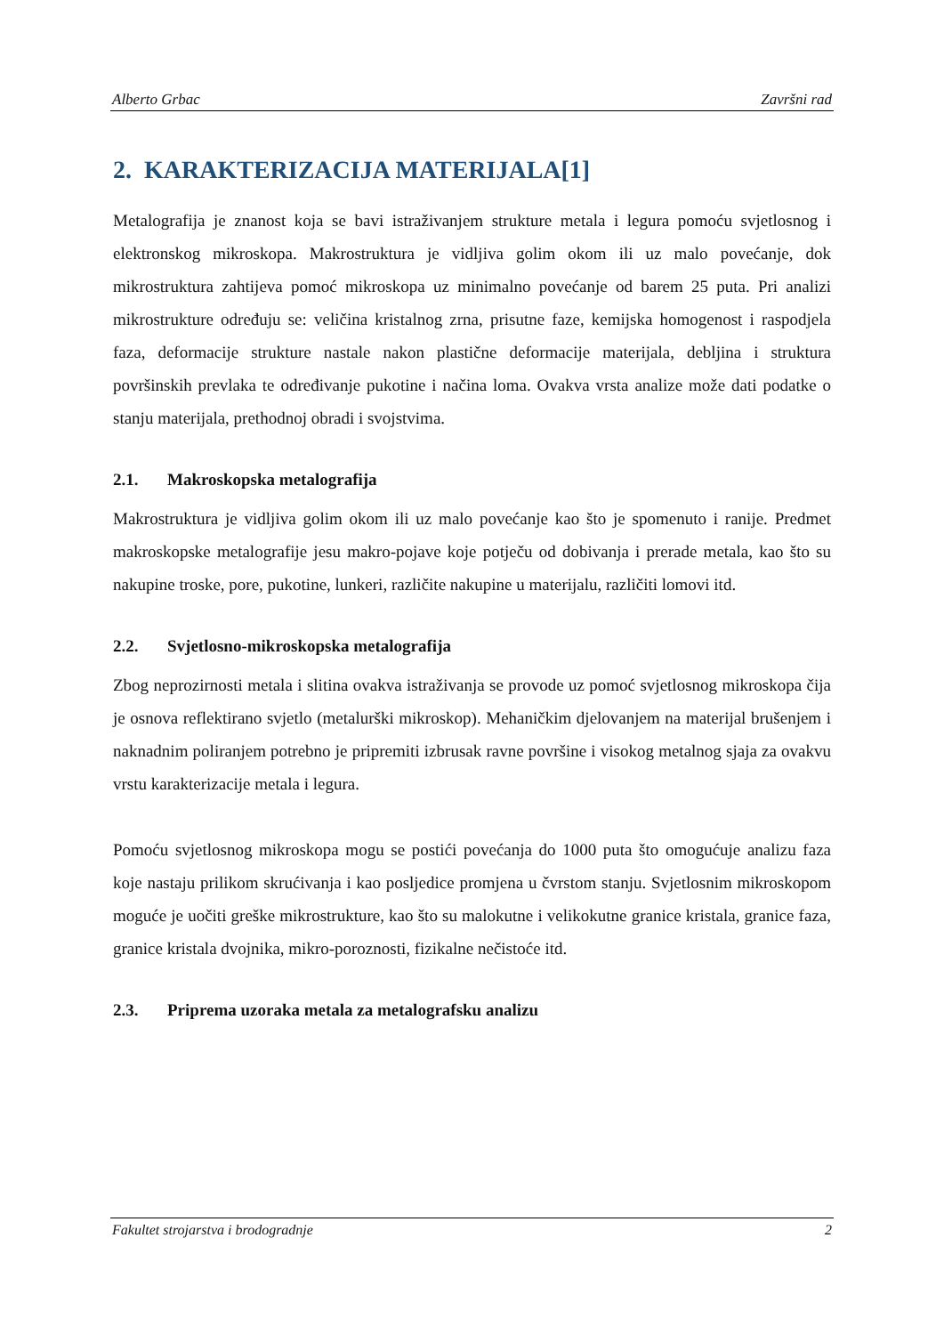Alberto Grbac Završni rad
2. KARAKTERIZACIJA MATERIJALA[1]
Metalografija je znanost koja se bavi istraživanjem strukture metala i legura pomoću svjetlosnog i elektronskog mikroskopa. Makrostruktura je vidljiva golim okom ili uz malo povećanje, dok mikrostruktura zahtijeva pomoć mikroskopa uz minimalno povećanje od barem 25 puta. Pri analizi mikrostrukture određuju se: veličina kristalnog zrna, prisutne faze, kemijska homogenost i raspodjela faza, deformacije strukture nastale nakon plastične deformacije materijala, debljina i struktura površinskih prevlaka te određivanje pukotine i načina loma. Ovakva vrsta analize može dati podatke o stanju materijala, prethodnoj obradi i svojstvima.
2.1. Makroskopska metalografija
Makrostruktura je vidljiva golim okom ili uz malo povećanje kao što je spomenuto i ranije. Predmet makroskopske metalografije jesu makro-pojave koje potječu od dobivanja i prerade metala, kao što su nakupine troske, pore, pukotine, lunkeri, različite nakupine u materijalu, različiti lomovi itd.
2.2. Svjetlosno-mikroskopska metalografija
Zbog neprozirnosti metala i slitina ovakva istraživanja se provode uz pomoć svjetlosnog mikroskopa čija je osnova reflektirano svjetlo (metalurški mikroskop). Mehaničkim djelovanjem na materijal brušenjem i naknadnim poliranjem potrebno je pripremiti izbrusak ravne površine i visokog metalnog sjaja za ovakvu vrstu karakterizacije metala i legura.
Pomoću svjetlosnog mikroskopa mogu se postići povećanja do 1000 puta što omogućuje analizu faza koje nastaju prilikom skrućivanja i kao posljedice promjena u čvrstom stanju. Svjetlosnim mikroskopom moguće je uočiti greške mikrostrukture, kao što su malokutne i velikokutne granice kristala, granice faza, granice kristala dvojnika, mikro-poroznosti, fizikalne nečistoće itd.
2.3. Priprema uzoraka metala za metalografsku analizu
Fakultet strojarstva i brodogradnje 2